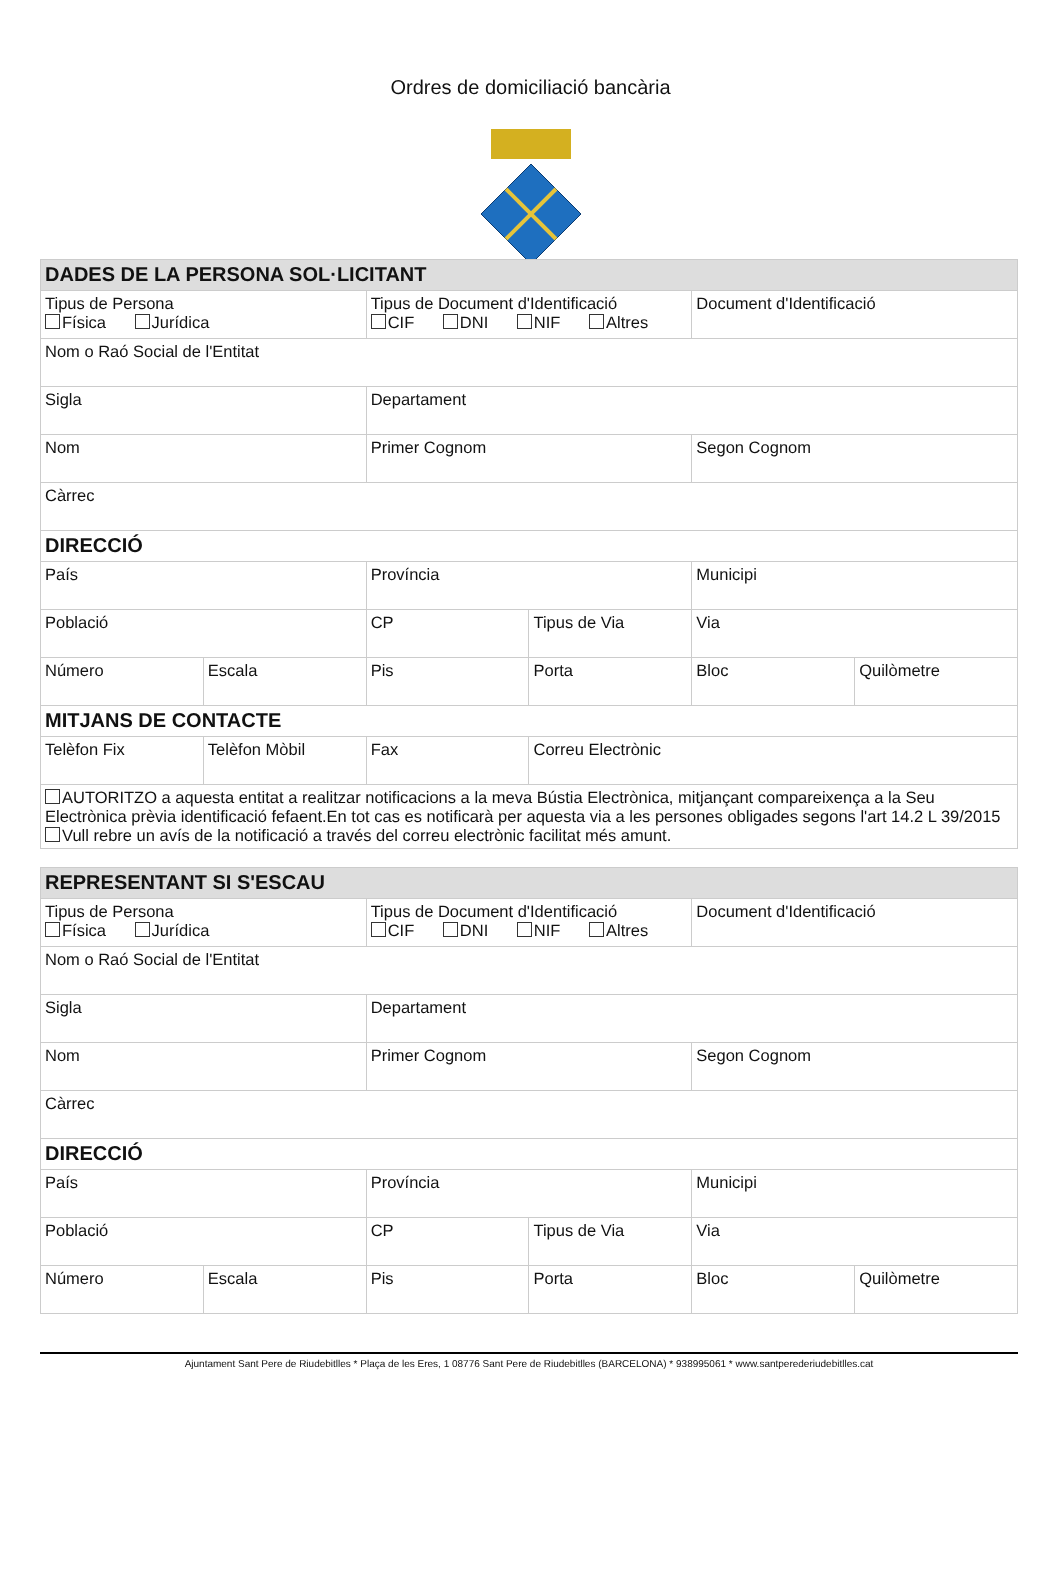Ordres de domiciliació bancària
| DADES DE LA PERSONA SOL·LICITANT | | | | | |
| Tipus de Persona Física Jurídica | | Tipus de Document d'Identificació CIF DNI NIF Altres | | Document d'Identificació | |
| Nom o Raó Social de l'Entitat | | | | | |
| Sigla | | Departament | | | |
| Nom | | Primer Cognom | | Segon Cognom | |
| Càrrec | | | | | |
| DIRECCIÓ | | | | | |
| País | | Província | | Municipi | |
| Població | | CP | Tipus de Via | Via | |
| Número | Escala | Pis | Porta | Bloc | Quilòmetre |
| MITJANS DE CONTACTE | | | | | |
| Telèfon Fix | Telèfon Mòbil | Fax | Correu Electrònic | | |
| AUTORITZO a aquesta entitat a realitzar notificacions a la meva Bústia Electrònica, mitjançant compareixença a la Seu Electrònica prèvia identificació fefaent.En tot cas es notificarà per aquesta via a les persones obligades segons l'art 14.2 L 39/2015 Vull rebre un avís de la notificació a través del correu electrònic facilitat més amunt. | | | | | |
| REPRESENTANT SI S'ESCAU | | | | | |
| Tipus de Persona Física Jurídica | | Tipus de Document d'Identificació CIF DNI NIF Altres | | Document d'Identificació | |
| Nom o Raó Social de l'Entitat | | | | | |
| Sigla | | Departament | | | |
| Nom | | Primer Cognom | | Segon Cognom | |
| Càrrec | | | | | |
| DIRECCIÓ | | | | | |
| País | | Província | | Municipi | |
| Població | | CP | Tipus de Via | Via | |
| Número | Escala | Pis | Porta | Bloc | Quilòmetre |
Ajuntament Sant Pere de Riudebitlles * Plaça de les Eres, 1 08776 Sant Pere de Riudebitlles (BARCELONA) * 938995061 * www.santperederiudebitlles.cat